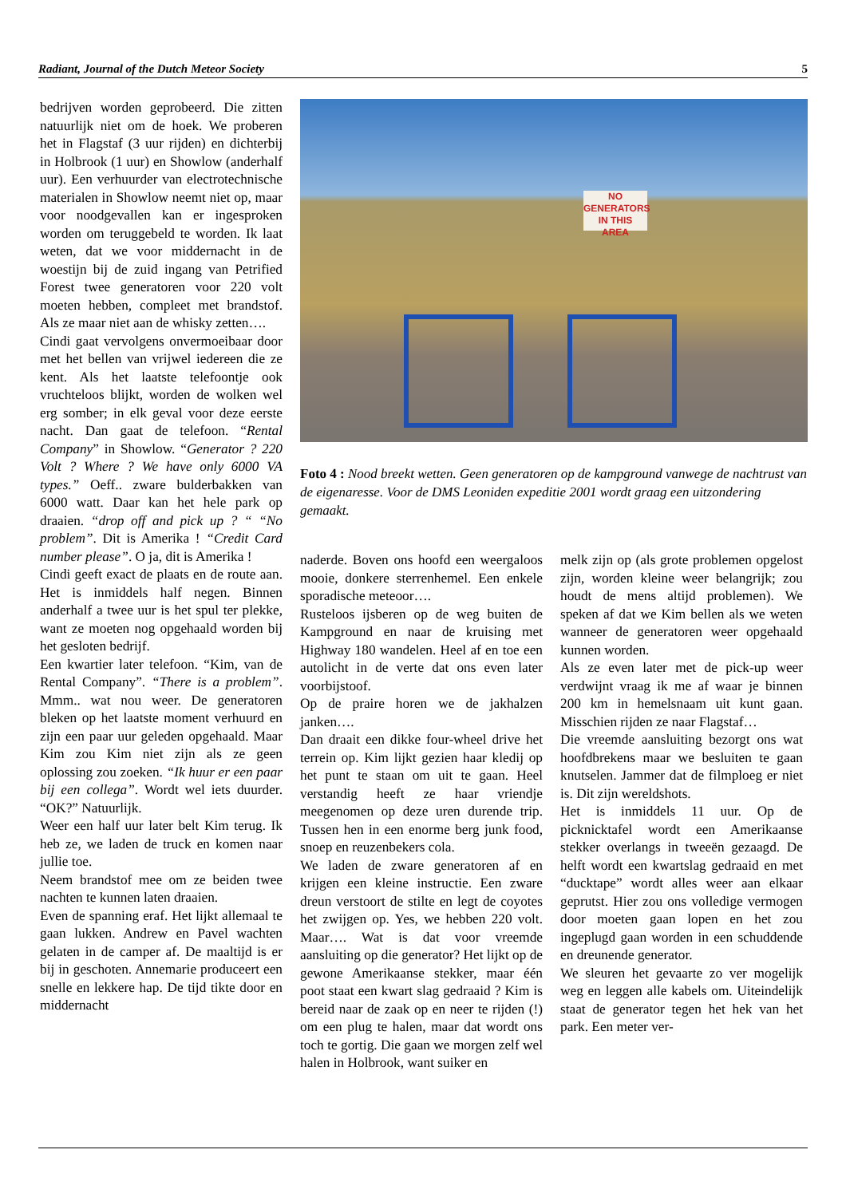Radiant, Journal of the Dutch Meteor Society 5
bedrijven worden geprobeerd. Die zitten natuurlijk niet om de hoek. We proberen het in Flagstaf (3 uur rijden) en dichterbij in Holbrook (1 uur) en Showlow (anderhalf uur). Een verhuurder van electrotechnische materialen in Showlow neemt niet op, maar voor noodgevallen kan er ingesproken worden om teruggebeld te worden. Ik laat weten, dat we voor middernacht in de woestijn bij de zuid ingang van Petrified Forest twee generatoren voor 220 volt moeten hebben, compleet met brandstof. Als ze maar niet aan de whisky zetten….
Cindi gaat vervolgens onvermoeibaar door met het bellen van vrijwel iedereen die ze kent. Als het laatste telefoontje ook vruchteloos blijkt, worden de wolken wel erg somber; in elk geval voor deze eerste nacht. Dan gaat de telefoon. “Rental Company” in Showlow. “Generator ? 220 Volt ? Where ? We have only 6000 VA types.” Oeff.. zware bulderbakken van 6000 watt. Daar kan het hele park op draaien. “drop off and pick up ? “ “No problem”. Dit is Amerika ! “Credit Card number please”. O ja, dit is Amerika !
Cindi geeft exact de plaats en de route aan. Het is inmiddels half negen. Binnen anderhalf a twee uur is het spul ter plekke, want ze moeten nog opgehaald worden bij het gesloten bedrijf.
Een kwartier later telefoon. “Kim, van de Rental Company”. “There is a problem”. Mmm.. wat nou weer. De generatoren bleken op het laatste moment verhuurd en zijn een paar uur geleden opgehaald. Maar Kim zou Kim niet zijn als ze geen oplossing zou zoeken. “Ik huur er een paar bij een collega”. Wordt wel iets duurder. “OK?” Natuurlijk.
Weer een half uur later belt Kim terug. Ik heb ze, we laden de truck en komen naar jullie toe.
Neem brandstof mee om ze beiden twee nachten te kunnen laten draaien.
Even de spanning eraf. Het lijkt allemaal te gaan lukken. Andrew en Pavel wachten gelaten in de camper af. De maaltijd is er bij in geschoten. Annemarie produceert een snelle en lekkere hap. De tijd tikte door en middernacht
NO
GENERATORS
IN THIS
AREA
Foto 4 : Nood breekt wetten. Geen generatoren op de kampground vanwege de nachtrust van de eigenaresse. Voor de DMS Leoniden expeditie 2001 wordt graag een uitzondering gemaakt.
naderde. Boven ons hoofd een weergaloos mooie, donkere sterrenhemel. Een enkele sporadische meteoor….
Rusteloos ijsberen op de weg buiten de Kampground en naar de kruising met Highway 180 wandelen. Heel af en toe een autolicht in de verte dat ons even later voorbijstoof.
Op de praire horen we de jakhalzen janken….
Dan draait een dikke four-wheel drive het terrein op. Kim lijkt gezien haar kledij op het punt te staan om uit te gaan. Heel verstandig heeft ze haar vriendje meegenomen op deze uren durende trip. Tussen hen in een enorme berg junk food, snoep en reuzenbekers cola.
We laden de zware generatoren af en krijgen een kleine instructie. Een zware dreun verstoort de stilte en legt de coyotes het zwijgen op. Yes, we hebben 220 volt. Maar…. Wat is dat voor vreemde aansluiting op die generator? Het lijkt op de gewone Amerikaanse stekker, maar één poot staat een kwart slag gedraaid ? Kim is bereid naar de zaak op en neer te rijden (!) om een plug te halen, maar dat wordt ons toch te gortig. Die gaan we morgen zelf wel halen in Holbrook, want suiker en
melk zijn op (als grote problemen opgelost zijn, worden kleine weer belangrijk; zou houdt de mens altijd problemen). We speken af dat we Kim bellen als we weten wanneer de generatoren weer opgehaald kunnen worden.
Als ze even later met de pick-up weer verdwijnt vraag ik me af waar je binnen 200 km in hemelsnaam uit kunt gaan. Misschien rijden ze naar Flagstaf…
Die vreemde aansluiting bezorgt ons wat hoofdbrekens maar we besluiten te gaan knutselen. Jammer dat de filmploeg er niet is. Dit zijn wereldshots.
Het is inmiddels 11 uur. Op de picknicktafel wordt een Amerikaanse stekker overlangs in tweeën gezaagd. De helft wordt een kwartslag gedraaid en met “ducktape” wordt alles weer aan elkaar geprutst. Hier zou ons volledige vermogen door moeten gaan lopen en het zou ingeplugd gaan worden in een schuddende en dreunende generator.
We sleuren het gevaarte zo ver mogelijk weg en leggen alle kabels om. Uiteindelijk staat de generator tegen het hek van het park. Een meter ver-